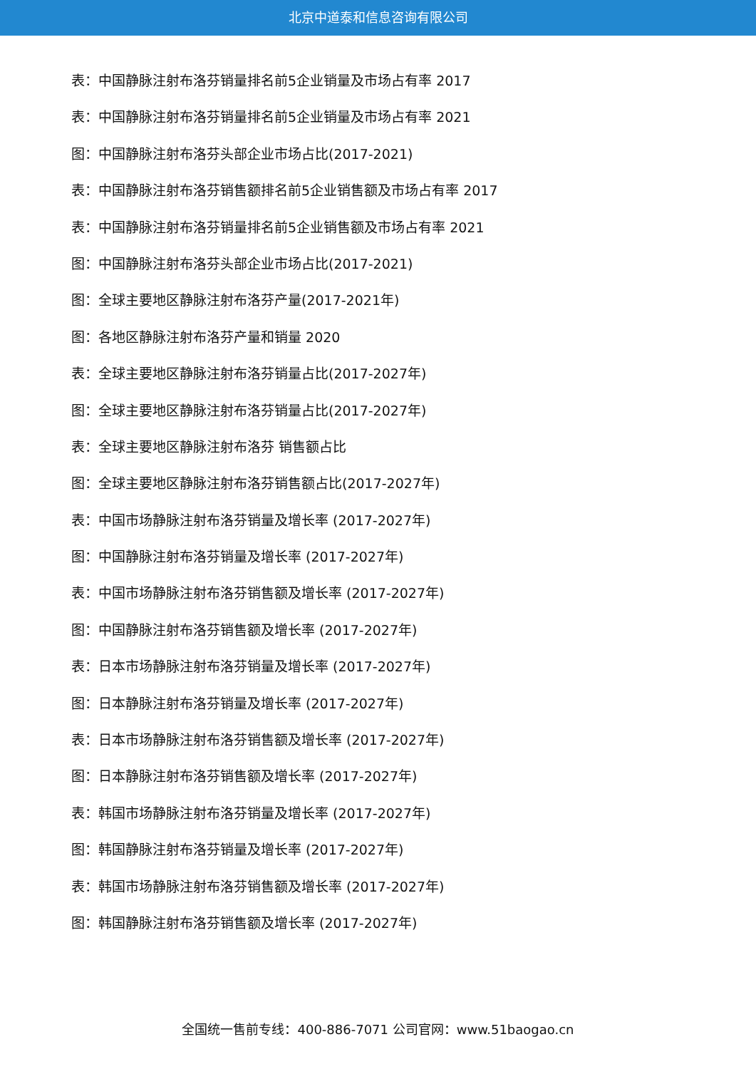北京中道泰和信息咨询有限公司
表：中国静脉注射布洛芬销量排名前5企业销量及市场占有率 2017
表：中国静脉注射布洛芬销量排名前5企业销量及市场占有率 2021
图：中国静脉注射布洛芬头部企业市场占比(2017-2021)
表：中国静脉注射布洛芬销售额排名前5企业销售额及市场占有率 2017
表：中国静脉注射布洛芬销量排名前5企业销售额及市场占有率 2021
图：中国静脉注射布洛芬头部企业市场占比(2017-2021)
图：全球主要地区静脉注射布洛芬产量(2017-2021年)
图：各地区静脉注射布洛芬产量和销量 2020
表：全球主要地区静脉注射布洛芬销量占比(2017-2027年)
图：全球主要地区静脉注射布洛芬销量占比(2017-2027年)
表：全球主要地区静脉注射布洛芬 销售额占比
图：全球主要地区静脉注射布洛芬销售额占比(2017-2027年)
表：中国市场静脉注射布洛芬销量及增长率 (2017-2027年)
图：中国静脉注射布洛芬销量及增长率 (2017-2027年)
表：中国市场静脉注射布洛芬销售额及增长率 (2017-2027年)
图：中国静脉注射布洛芬销售额及增长率 (2017-2027年)
表：日本市场静脉注射布洛芬销量及增长率 (2017-2027年)
图：日本静脉注射布洛芬销量及增长率 (2017-2027年)
表：日本市场静脉注射布洛芬销售额及增长率 (2017-2027年)
图：日本静脉注射布洛芬销售额及增长率 (2017-2027年)
表：韩国市场静脉注射布洛芬销量及增长率 (2017-2027年)
图：韩国静脉注射布洛芬销量及增长率 (2017-2027年)
表：韩国市场静脉注射布洛芬销售额及增长率 (2017-2027年)
图：韩国静脉注射布洛芬销售额及增长率 (2017-2027年)
全国统一售前专线：400-886-7071 公司官网：www.51baogao.cn